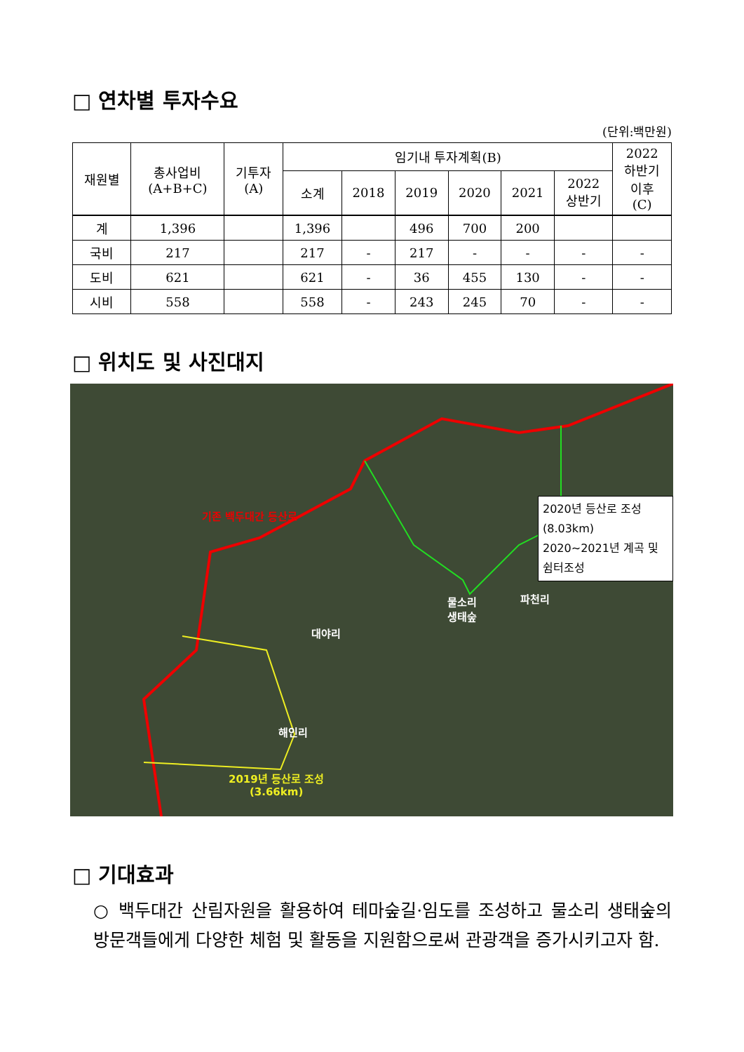□ 연차별 투자수요
(단위:백만원)
| 재원별 | 총사업비 (A+B+C) | 기투자 (A) | 임기내 투자계획(B) | | | | | | 2022 하반기 이후 (C) |
| --- | --- | --- | --- | --- | --- | --- | --- | --- | --- |
| | | | 소계 | 2018 | 2019 | 2020 | 2021 | 2022 상반기 | |
| 계 | 1,396 | | 1,396 | | 496 | 700 | 200 | | |
| 국비 | 217 | | 217 | - | 217 | - | - | - | - |
| 도비 | 621 | | 621 | - | 36 | 455 | 130 | - | - |
| 시비 | 558 | | 558 | - | 243 | 245 | 70 | - | - |
□ 위치도 및 사진대지
기존 백두대간 등산로
2020년 등산로 조성(8.03km)
2020~2021년 계곡 및 쉼터조성
물소리
생태숲
파천리
대야리
해인리
2019년 등산로 조성
(3.66km)
□ 기대효과
○ 백두대간 산림자원을 활용하여 테마숲길·임도를 조성하고 물소리 생태숲의 방문객들에게 다양한 체험 및 활동을 지원함으로써 관광객을 증가시키고자 함.